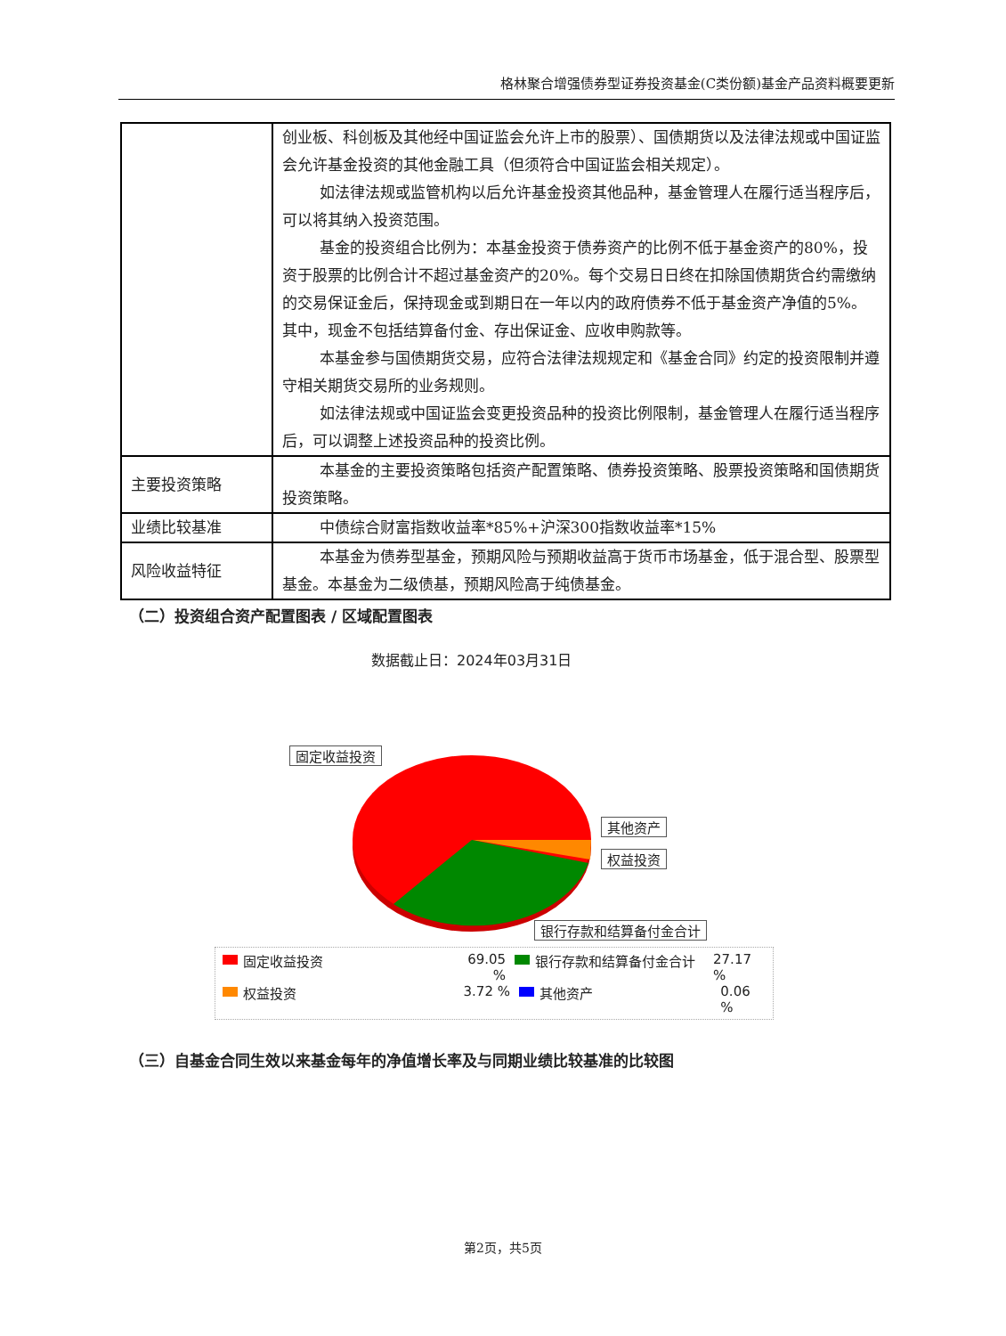格林聚合增强债券型证券投资基金(C类份额)基金产品资料概要更新
| | 创业板、科创板及其他经中国证监会允许上市的股票）、国债期货以及法律法规或中国证监会允许基金投资的其他金融工具（但须符合中国证监会相关规定）。 如法律法规或监管机构以后允许基金投资其他品种，基金管理人在履行适当程序后，可以将其纳入投资范围。 基金的投资组合比例为：本基金投资于债券资产的比例不低于基金资产的80%，投资于股票的比例合计不超过基金资产的20%。每个交易日日终在扣除国债期货合约需缴纳的交易保证金后，保持现金或到期日在一年以内的政府债券不低于基金资产净值的5%。其中，现金不包括结算备付金、存出保证金、应收申购款等。 本基金参与国债期货交易，应符合法律法规规定和《基金合同》约定的投资限制并遵守相关期货交易所的业务规则。 如法律法规或中国证监会变更投资品种的投资比例限制，基金管理人在履行适当程序后，可以调整上述投资品种的投资比例。 |
| 主要投资策略 | 本基金的主要投资策略包括资产配置策略、债券投资策略、股票投资策略和国债期货投资策略。 |
| 业绩比较基准 | 中债综合财富指数收益率*85%+沪深300指数收益率*15% |
| 风险收益特征 | 本基金为债券型基金，预期风险与预期收益高于货币市场基金，低于混合型、股票型基金。本基金为二级债基，预期风险高于纯债基金。 |
（二）投资组合资产配置图表 / 区域配置图表
数据截止日：2024年03月31日
固定收益投资
其他资产
权益投资
银行存款和结算备付金合计
固定收益投资 69.05 % 银行存款和结算备付金合计 27.17 %
权益投资 3.72 % 其他资产 0.06 %
（三）自基金合同生效以来基金每年的净值增长率及与同期业绩比较基准的比较图
第2页，共5页